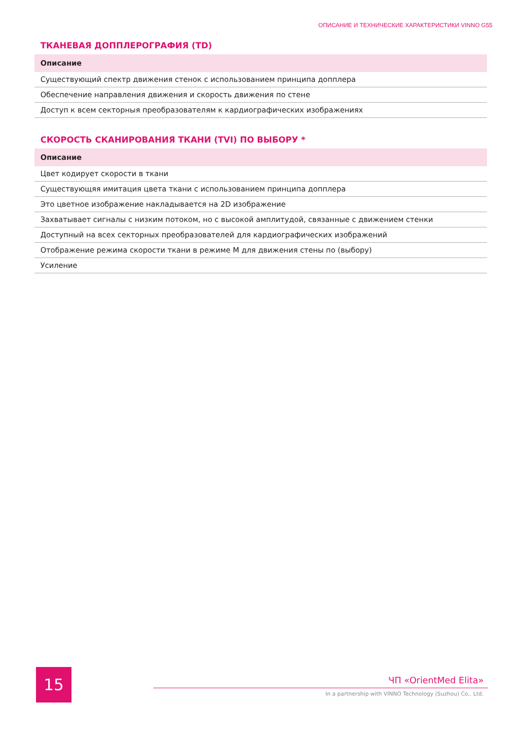ОПИСАНИЕ И ТЕХНИЧЕСКИЕ ХАРАКТЕРИСТИКИ VINNO G55
ТКАНЕВАЯ ДОППЛЕРОГРАФИЯ (TD)
| Описание |
| --- |
| Существующий спектр движения стенок с использованием принципа допплера |
| Обеспечение направления движения и скорость движения по стене |
| Доступ к всем секторныя преобразователям к кардиографических изображениях |
СКОРОСТЬ СКАНИРОВАНИЯ ТКАНИ (TVI) ПО ВЫБОРУ *
| Описание |
| --- |
| Цвет кодирует скорости в ткани |
| Существующяя имитация цвета ткани с использованием принципа допплера |
| Это цветное изображение накладывается на 2D изображение |
| Захватывает сигналы с низким потоком, но с высокой амплитудой, связанные с движением стенки |
| Доступный на всех секторных преобразователей для кардиографических изображений |
| Отображение режима скорости ткани в режиме M для движения стены по (выбору) |
| Усиление |
15 ЧП «OrientMed Elita»
In a partnership with VINNO Technology (Suzhou) Co,. Ltd.